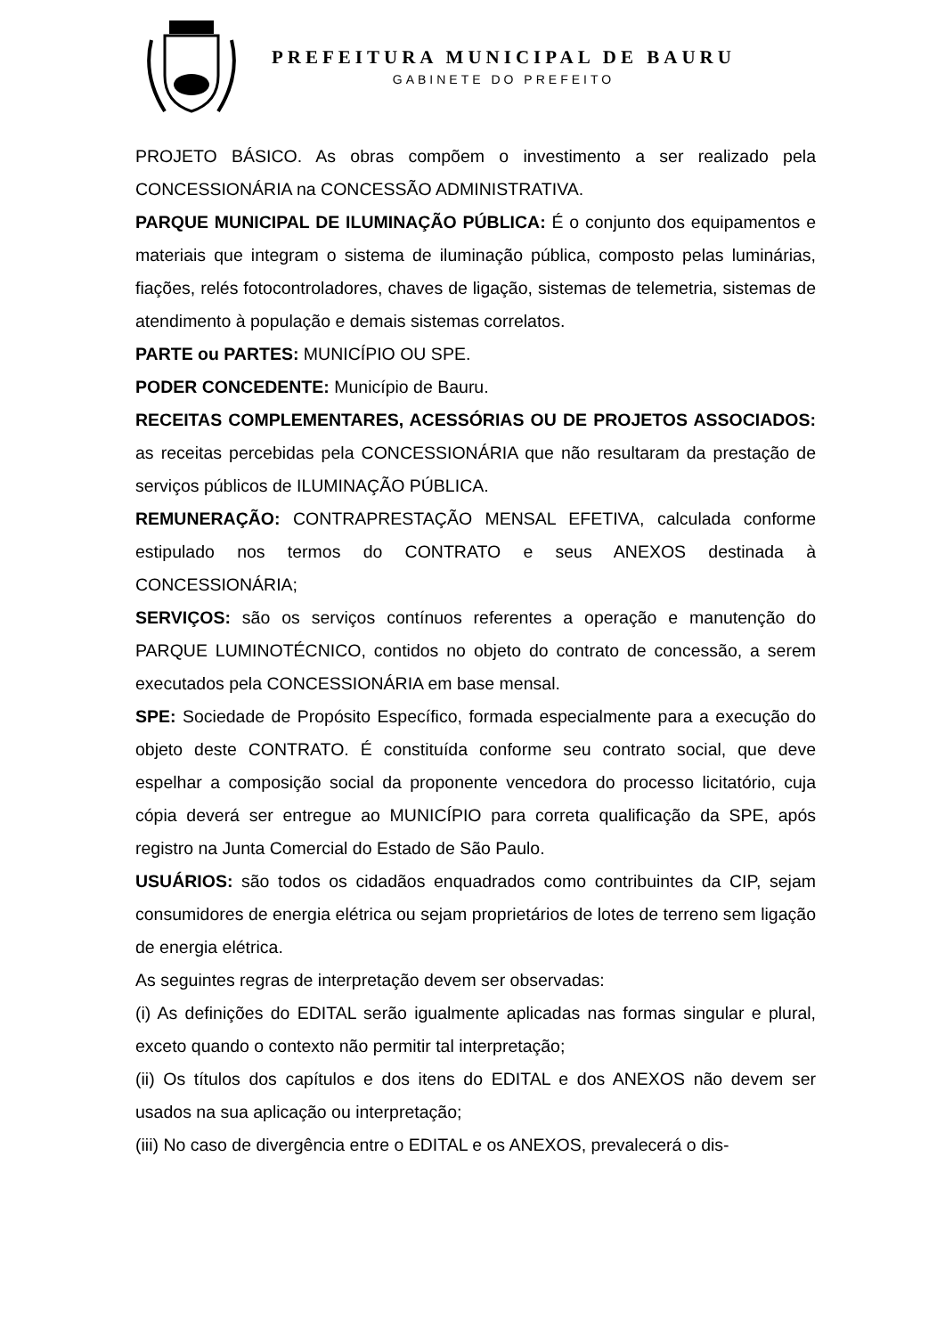PREFEITURA MUNICIPAL DE BAURU
GABINETE DO PREFEITO
PROJETO BÁSICO. As obras compõem o investimento a ser realizado pela CONCESSIONÁRIA na CONCESSÃO ADMINISTRATIVA.
PARQUE MUNICIPAL DE ILUMINAÇÃO PÚBLICA: É o conjunto dos equipamentos e materiais que integram o sistema de iluminação pública, composto pelas luminárias, fiações, relés fotocontroladores, chaves de ligação, sistemas de telemetria, sistemas de atendimento à população e demais sistemas correlatos.
PARTE ou PARTES: MUNICÍPIO OU SPE.
PODER CONCEDENTE: Município de Bauru.
RECEITAS COMPLEMENTARES, ACESSÓRIAS OU DE PROJETOS ASSOCIADOS: as receitas percebidas pela CONCESSIONÁRIA que não resultaram da prestação de serviços públicos de ILUMINAÇÃO PÚBLICA.
REMUNERAÇÃO: CONTRAPRESTAÇÃO MENSAL EFETIVA, calculada conforme estipulado nos termos do CONTRATO e seus ANEXOS destinada à CONCESSIONÁRIA;
SERVIÇOS: são os serviços contínuos referentes a operação e manutenção do PARQUE LUMINOTÉCNICO, contidos no objeto do contrato de concessão, a serem executados pela CONCESSIONÁRIA em base mensal.
SPE: Sociedade de Propósito Específico, formada especialmente para a execução do objeto deste CONTRATO. É constituída conforme seu contrato social, que deve espelhar a composição social da proponente vencedora do processo licitatório, cuja cópia deverá ser entregue ao MUNICÍPIO para correta qualificação da SPE, após registro na Junta Comercial do Estado de São Paulo.
USUÁRIOS: são todos os cidadãos enquadrados como contribuintes da CIP, sejam consumidores de energia elétrica ou sejam proprietários de lotes de terreno sem ligação de energia elétrica.
As seguintes regras de interpretação devem ser observadas:
(i) As definições do EDITAL serão igualmente aplicadas nas formas singular e plural, exceto quando o contexto não permitir tal interpretação;
(ii) Os títulos dos capítulos e dos itens do EDITAL e dos ANEXOS não devem ser usados na sua aplicação ou interpretação;
(iii) No caso de divergência entre o EDITAL e os ANEXOS, prevalecerá o dis-